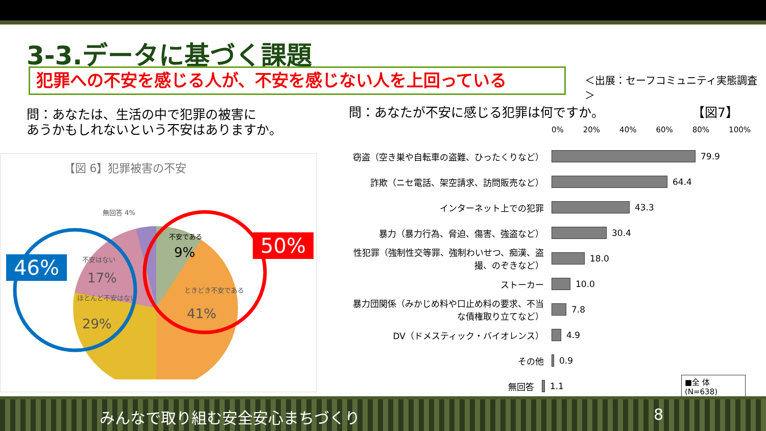3-3.データに基づく課題
犯罪への不安を感じる人が、不安を感じない人を上回っている ＜出展：セーフコミュニティ実態調査＞
問：あなたは、生活の中で犯罪の被害に
あうかもしれないという不安はありますか。
問：あなたが不安に感じる犯罪は何ですか。
【図7】
【図 6】犯罪被害の不安
無回答 4%
不安である
9%
ときどき不安である
41%
不安はない
17%
ほとんど不安はない
29%
46%
50%
0% 20% 40% 60% 80% 100%
窃盗（空き巣や自転車の盗難、ひったくりなど） 79.9
詐欺（ニセ電話、架空請求、訪問販売など） 64.4
インターネット上での犯罪 43.3
暴力（暴力行為、脅迫、傷害、強盗など） 30.4
性犯罪（強制性交等罪、強制わいせつ、痴漢、盗撮、のぞきなど）
18.0
ストーカー 10.0
暴力団関係（みかじめ料や口止め料の要求、不当な債権取り立てなど）
7.8
DV（ドメスティック・バイオレンス） 4.9
その他 0.9
無回答 1.1 ■全 体 (N=638)
みんなで取り組む安全安心まちづくり 8